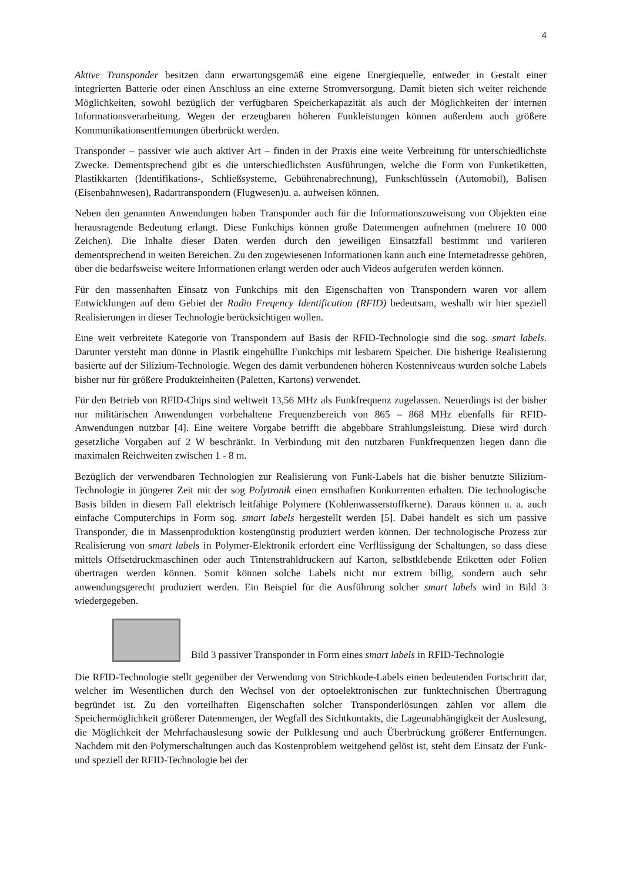4
Aktive Transponder besitzen dann erwartungsgemäß eine eigene Energiequelle, entweder in Gestalt einer integrierten Batterie oder einen Anschluss an eine externe Stromversorgung. Damit bieten sich weiter reichende Möglichkeiten, sowohl bezüglich der verfügbaren Speicherkapazität als auch der Möglichkeiten der internen Informationsverarbeitung. Wegen der erzeugbaren höheren Funkleistungen können außerdem auch größere Kommunikationsentfernungen überbrückt werden.
Transponder – passiver wie auch aktiver Art – finden in der Praxis eine weite Verbreitung für unterschiedlichste Zwecke. Dementsprechend gibt es die unterschiedlichsten Ausführungen, welche die Form von Funketiketten, Plastikkarten (Identifikations-, Schließsysteme, Gebührenabrechnung), Funkschlüsseln (Automobil), Balisen (Eisenbahnwesen), Radartranspondern (Flugwesen)u. a. aufweisen können.
Neben den genannten Anwendungen haben Transponder auch für die Informationszuweisung von Objekten eine herausragende Bedeutung erlangt. Diese Funkchips können große Datenmengen aufnehmen (mehrere 10 000 Zeichen). Die Inhalte dieser Daten werden durch den jeweiligen Einsatzfall bestimmt und variieren dementsprechend in weiten Bereichen. Zu den zugewiesenen Informationen kann auch eine Internetadresse gehören, über die bedarfsweise weitere Informationen erlangt werden oder auch Videos aufgerufen werden können.
Für den massenhaften Einsatz von Funkchips mit den Eigenschaften von Transpondern waren vor allem Entwicklungen auf dem Gebiet der Radio Freqency Identification (RFID) bedeutsam, weshalb wir hier speziell Realisierungen in dieser Technologie berücksichtigen wollen.
Eine weit verbreitete Kategorie von Transpondern auf Basis der RFID-Technologie sind die sog. smart labels. Darunter versteht man dünne in Plastik eingehüllte Funkchips mit lesbarem Speicher. Die bisherige Realisierung basierte auf der Silizium-Technologie. Wegen des damit verbundenen höheren Kostenniveaus wurden solche Labels bisher nur für größere Produkteinheiten (Paletten, Kartons) verwendet.
Für den Betrieb von RFID-Chips sind weltweit 13,56 MHz als Funkfrequenz zugelassen. Neuerdings ist der bisher nur militärischen Anwendungen vorbehaltene Frequenzbereich von 865 – 868 MHz ebenfalls für RFID-Anwendungen nutzbar [4]. Eine weitere Vorgabe betrifft die abgebbare Strahlungsleistung. Diese wird durch gesetzliche Vorgaben auf 2 W beschränkt. In Verbindung mit den nutzbaren Funkfrequenzen liegen dann die maximalen Reichweiten zwischen 1 - 8 m.
Bezüglich der verwendbaren Technologien zur Realisierung von Funk-Labels hat die bisher benutzte Silizium-Technologie in jüngerer Zeit mit der sog Polytronik einen ernsthaften Konkurrenten erhalten. Die technologische Basis bilden in diesem Fall elektrisch leitfähige Polymere (Kohlenwasserstoffkerne). Daraus können u. a. auch einfache Computerchips in Form sog. smart labels hergestellt werden [5]. Dabei handelt es sich um passive Transponder, die in Massenproduktion kostengünstig produziert werden können. Der technologische Prozess zur Realisierung von smart labels in Polymer-Elektronik erfordert eine Verflüssigung der Schaltungen, so dass diese mittels Offsetdruckmaschinen oder auch Tintenstrahldruckern auf Karton, selbstklebende Etiketten oder Folien übertragen werden können. Somit können solche Labels nicht nur extrem billig, sondern auch sehr anwendungsgerecht produziert werden. Ein Beispiel für die Ausführung solcher smart labels wird in Bild 3 wiedergegeben.
Bild 3 passiver Transponder in Form eines smart labels in RFID-Technologie
Die RFID-Technologie stellt gegenüber der Verwendung von Strichkode-Labels einen bedeutenden Fortschritt dar, welcher im Wesentlichen durch den Wechsel von der optoelektronischen zur funktechnischen Übertragung begründet ist. Zu den vorteilhaften Eigenschaften solcher Transponderlösungen zählen vor allem die Speichermöglichkeit größerer Datenmengen, der Wegfall des Sichtkontakts, die Lageunabhängigkeit der Auslesung, die Möglichkeit der Mehrfachauslesung sowie der Pulklesung und auch Überbrückung größerer Entfernungen. Nachdem mit den Polymerschaltungen auch das Kostenproblem weitgehend gelöst ist, steht dem Einsatz der Funk- und speziell der RFID-Technologie bei der